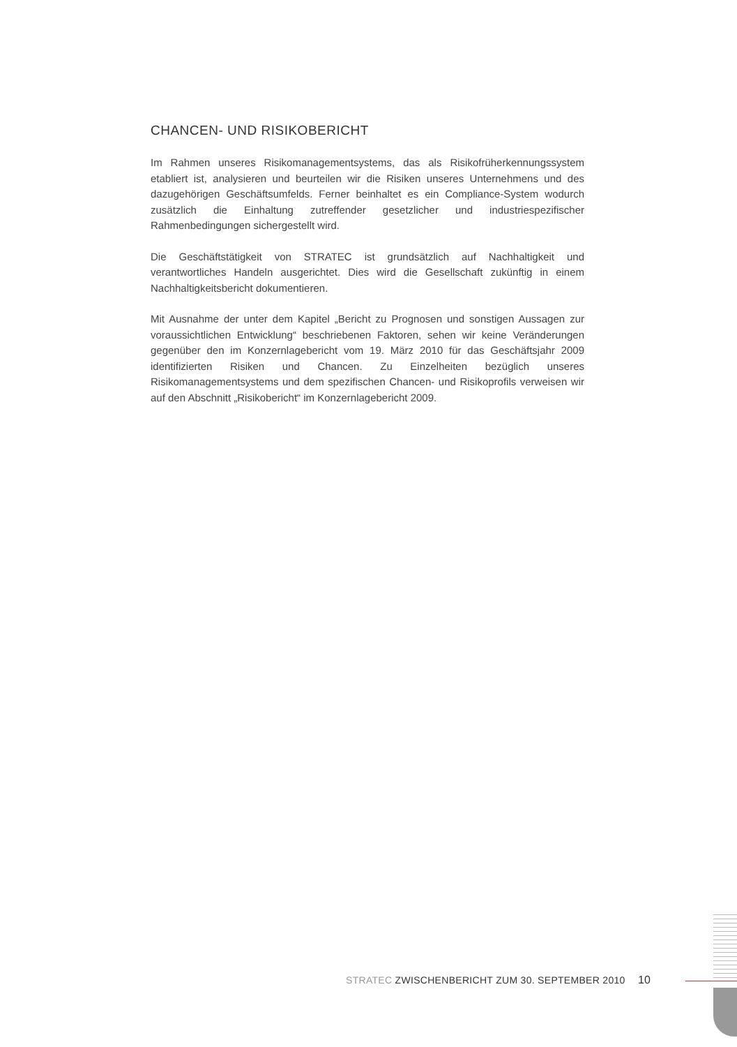CHANCEN- UND RISIKOBERICHT
Im Rahmen unseres Risikomanagementsystems, das als Risikofrüherkennungssystem etabliert ist, analysieren und beurteilen wir die Risiken unseres Unternehmens und des dazugehörigen Geschäftsumfelds. Ferner beinhaltet es ein Compliance-System wodurch zusätzlich die Einhaltung zutreffender gesetzlicher und industriespezifischer Rahmenbedingungen sichergestellt wird.
Die Geschäftstätigkeit von STRATEC ist grundsätzlich auf Nachhaltigkeit und verantwortliches Handeln ausgerichtet. Dies wird die Gesellschaft zukünftig in einem Nachhaltigkeitsbericht dokumentieren.
Mit Ausnahme der unter dem Kapitel „Bericht zu Prognosen und sonstigen Aussagen zur voraussichtlichen Entwicklung“ beschriebenen Faktoren, sehen wir keine Veränderungen gegenüber den im Konzernlagebericht vom 19. März 2010 für das Geschäftsjahr 2009 identifizierten Risiken und Chancen. Zu Einzelheiten bezüglich unseres Risikomanagementsystems und dem spezifischen Chancen- und Risikoprofils verweisen wir auf den Abschnitt „Risikobericht“ im Konzernlagebericht 2009.
STRATEC ZWISCHENBERICHT ZUM 30. SEPTEMBER 2010 10